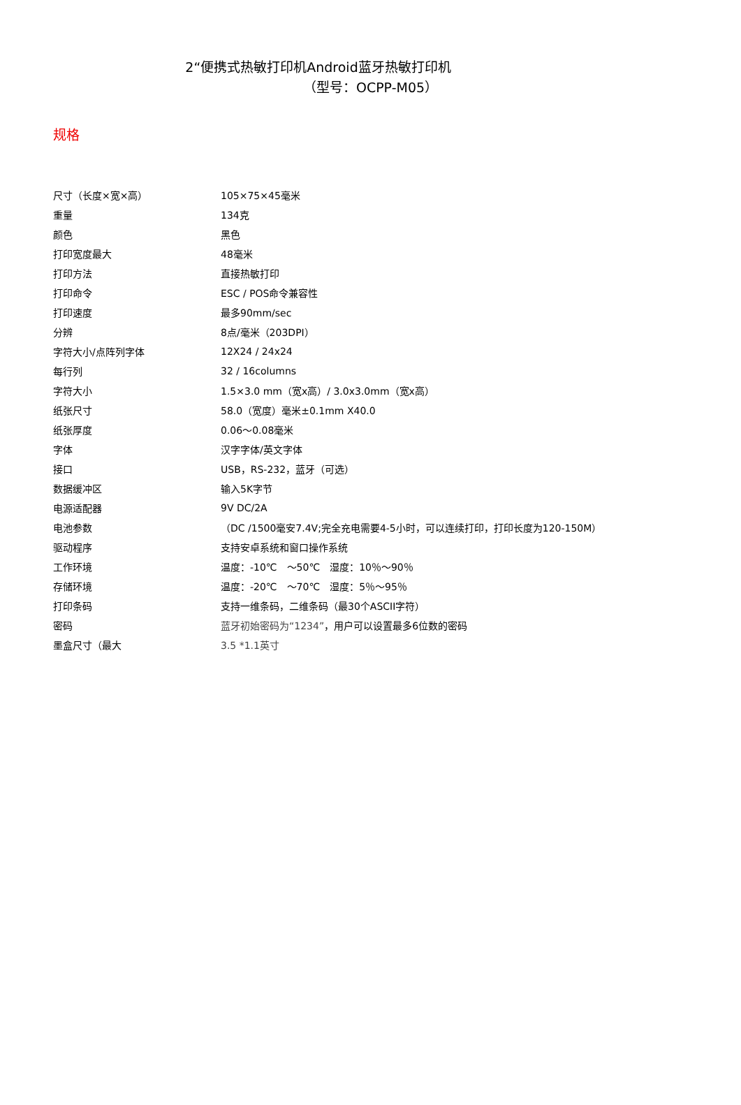2“便携式热敏打印机Android蓝牙热敏打印机
（型号：OCPP-M05）
规格
| 尺寸（长度×宽×高） | 105×75×45毫米 |
| 重量 | 134克 |
| 颜色 | 黑色 |
| 打印宽度最大 | 48毫米 |
| 打印方法 | 直接热敏打印 |
| 打印命令 | ESC / POS命令兼容性 |
| 打印速度 | 最多90mm/sec |
| 分辨 | 8点/毫米（203DPI） |
| 字符大小/点阵列字体 | 12X24 / 24x24 |
| 每行列 | 32 / 16columns |
| 字符大小 | 1.5×3.0 mm（宽x高）/ 3.0x3.0mm（宽x高） |
| 纸张尺寸 | 58.0（宽度）毫米±0.1mm X40.0 |
| 纸张厚度 | 0.06～0.08毫米 |
| 字体 | 汉字字体/英文字体 |
| 接口 | USB，RS-232，蓝牙（可选） |
| 数据缓冲区 | 输入5K字节 |
| 电源适配器 | 9V DC/2A |
| 电池参数 | （DC /1500毫安7.4V;完全充电需要4-5小时，可以连续打印，打印长度为120-150M） |
| 驱动程序 | 支持安卓系统和窗口操作系统 |
| 工作环境 | 温度：-10℃ ～50℃ 湿度：10％～90％ |
| 存储环境 | 温度：-20℃ ～70℃ 湿度：5％～95％ |
| 打印条码 | 支持一维条码，二维条码（最30个ASCII字符） |
| 密码 | 蓝牙初始密码为“1234” ，用户可以设置最多6位数的密码 |
| 墨盒尺寸（最大 | 3.5 *1.1英寸 |